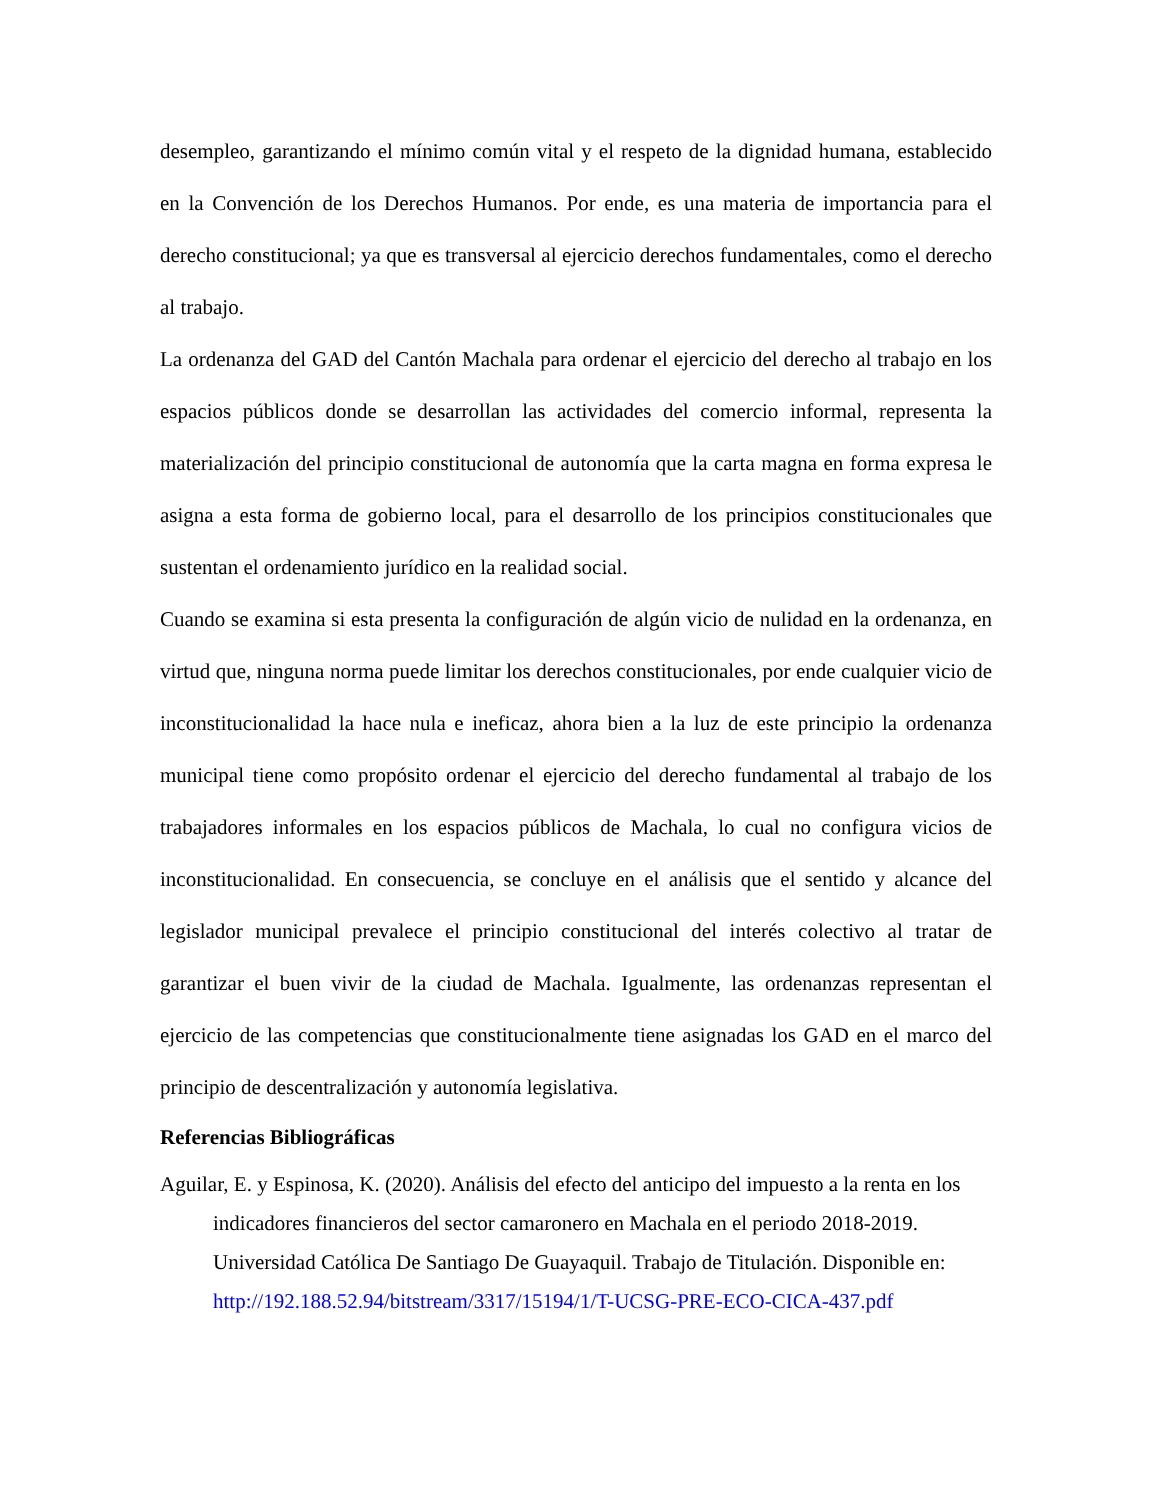desempleo, garantizando el mínimo común vital y el respeto de la dignidad humana, establecido en la Convención de los Derechos Humanos. Por ende, es una materia de importancia para el derecho constitucional; ya que es transversal al ejercicio derechos fundamentales, como el derecho al trabajo.
La ordenanza del GAD del Cantón Machala para ordenar el ejercicio del derecho al trabajo en los espacios públicos donde se desarrollan las actividades del comercio informal, representa la materialización del principio constitucional de autonomía que la carta magna en forma expresa le asigna a esta forma de gobierno local, para el desarrollo de los principios constitucionales que sustentan el ordenamiento jurídico en la realidad social.
Cuando se examina si esta presenta la configuración de algún vicio de nulidad en la ordenanza, en virtud que, ninguna norma puede limitar los derechos constitucionales, por ende cualquier vicio de inconstitucionalidad la hace nula e ineficaz, ahora bien a la luz de este principio la ordenanza municipal tiene como propósito ordenar el ejercicio del derecho fundamental al trabajo de los trabajadores informales en los espacios públicos de Machala, lo cual no configura vicios de inconstitucionalidad. En consecuencia, se concluye en el análisis que el sentido y alcance del legislador municipal prevalece el principio constitucional del interés colectivo al tratar de garantizar el buen vivir de la ciudad de Machala. Igualmente, las ordenanzas representan el ejercicio de las competencias que constitucionalmente tiene asignadas los GAD en el marco del principio de descentralización y autonomía legislativa.
Referencias Bibliográficas
Aguilar, E. y Espinosa, K. (2020). Análisis del efecto del anticipo del impuesto a la renta en los indicadores financieros del sector camaronero en Machala en el periodo 2018-2019. Universidad Católica De Santiago De Guayaquil. Trabajo de Titulación. Disponible en: http://192.188.52.94/bitstream/3317/15194/1/T-UCSG-PRE-ECO-CICA-437.pdf